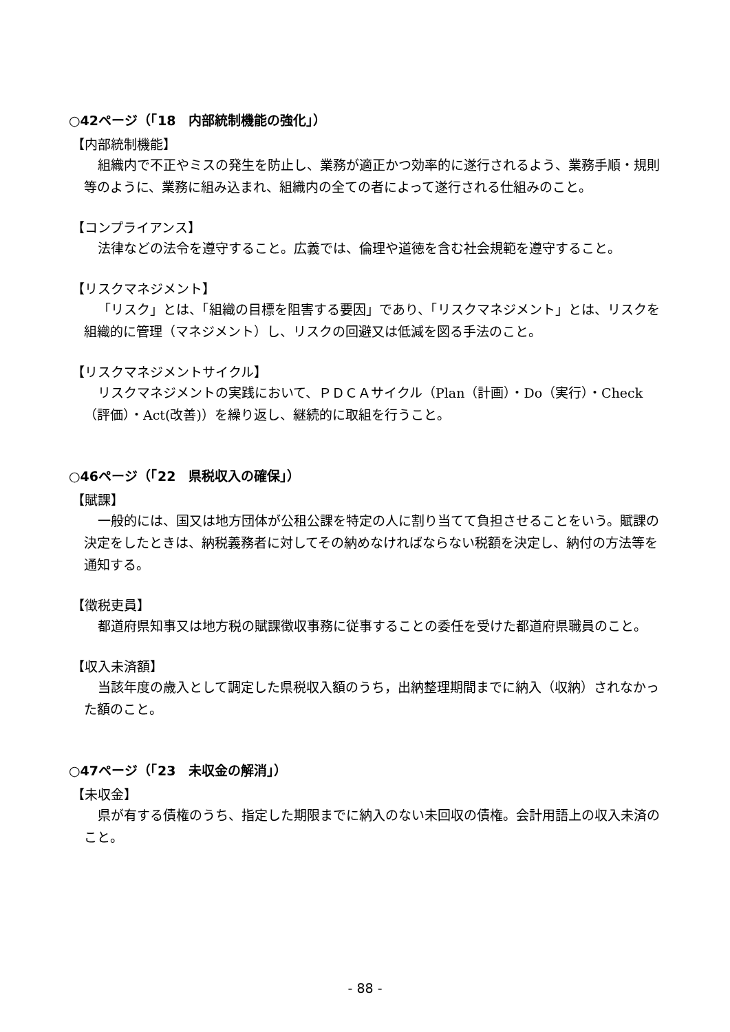○42ページ（「18　内部統制機能の強化」）
【内部統制機能】
組織内で不正やミスの発生を防止し、業務が適正かつ効率的に遂行されるよう、業務手順・規則等のように、業務に組み込まれ、組織内の全ての者によって遂行される仕組みのこと。
【コンプライアンス】
法律などの法令を遵守すること。広義では、倫理や道徳を含む社会規範を遵守すること。
【リスクマネジメント】
「リスク」とは、「組織の目標を阻害する要因」であり、「リスクマネジメント」とは、リスクを組織的に管理（マネジメント）し、リスクの回避又は低減を図る手法のこと。
【リスクマネジメントサイクル】
リスクマネジメントの実践において、ＰＤＣＡサイクル（Plan（計画）・Do（実行）・Check（評価）・Act(改善)）を繰り返し、継続的に取組を行うこと。
○46ページ（「22　県税収入の確保」）
【賦課】
一般的には、国又は地方団体が公租公課を特定の人に割り当てて負担させることをいう。賦課の決定をしたときは、納税義務者に対してその納めなければならない税額を決定し、納付の方法等を通知する。
【徴税吏員】
都道府県知事又は地方税の賦課徴収事務に従事することの委任を受けた都道府県職員のこと。
【収入未済額】
当該年度の歳入として調定した県税収入額のうち，出納整理期間までに納入（収納）されなかった額のこと。
○47ページ（「23　未収金の解消」）
【未収金】
県が有する債権のうち、指定した期限までに納入のない未回収の債権。会計用語上の収入未済のこと。
- 88 -